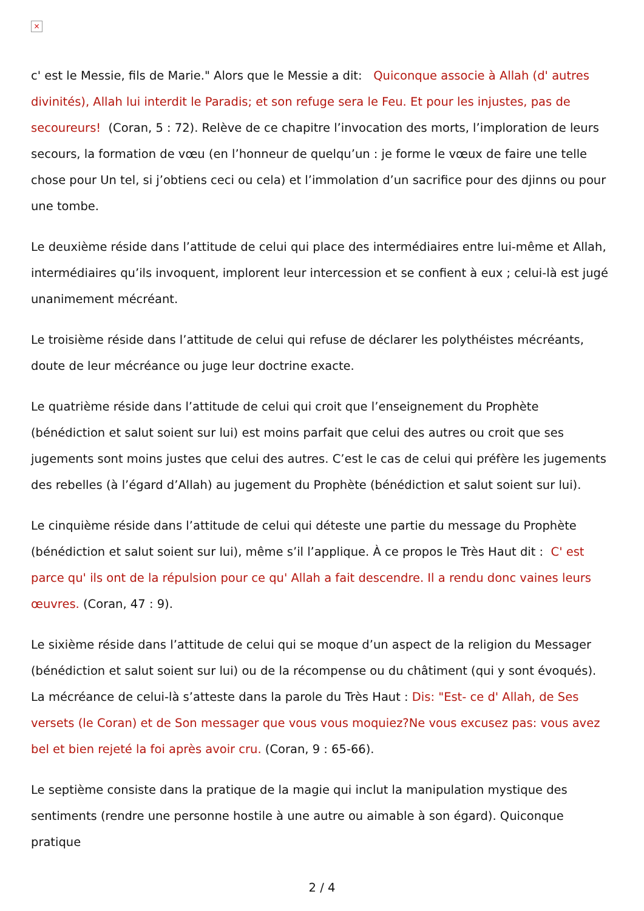×
c' est le Messie, fils de Marie." Alors que le Messie a dit: Quiconque associe à Allah (d' autres divinités), Allah lui interdit le Paradis; et son refuge sera le Feu. Et pour les injustes, pas de secoureurs! (Coran, 5 : 72). Relève de ce chapitre l’invocation des morts, l’imploration de leurs secours, la formation de vœu (en l’honneur de quelqu’un : je forme le vœux de faire une telle chose pour Un tel, si j’obtiens ceci ou cela) et l’immolation d’un sacrifice pour des djinns ou pour une tombe.
Le deuxième réside dans l’attitude de celui qui place des intermédiaires entre lui-même et Allah, intermédiaires qu’ils invoquent, implorent leur intercession et se confient à eux ; celui-là est jugé unanimement mécréant.
Le troisième réside dans l’attitude de celui qui refuse de déclarer les polythéistes mécréants, doute de leur mécréance ou juge leur doctrine exacte.
Le quatrième réside dans l’attitude de celui qui croit que l’enseignement du Prophète (bénédiction et salut soient sur lui) est moins parfait que celui des autres ou croit que ses jugements sont moins justes que celui des autres. C’est le cas de celui qui préfère les jugements des rebelles (à l’égard d’Allah) au jugement du Prophète (bénédiction et salut soient sur lui).
Le cinquième réside dans l’attitude de celui qui déteste une partie du message du Prophète (bénédiction et salut soient sur lui), même s’il l’applique. À ce propos le Très Haut dit : C' est parce qu' ils ont de la répulsion pour ce qu' Allah a fait descendre. Il a rendu donc vaines leurs œuvres. (Coran, 47 : 9).
Le sixième réside dans l’attitude de celui qui se moque d’un aspect de la religion du Messager (bénédiction et salut soient sur lui) ou de la récompense ou du châtiment (qui y sont évoqués). La mécréance de celui-là s’atteste dans la parole du Très Haut : Dis: "Est- ce d' Allah, de Ses versets (le Coran) et de Son messager que vous vous moquiez?Ne vous excusez pas: vous avez bel et bien rejeté la foi après avoir cru. (Coran, 9 : 65-66).
Le septième consiste dans la pratique de la magie qui inclut la manipulation mystique des sentiments (rendre une personne hostile à une autre ou aimable à son égard). Quiconque pratique
2 / 4